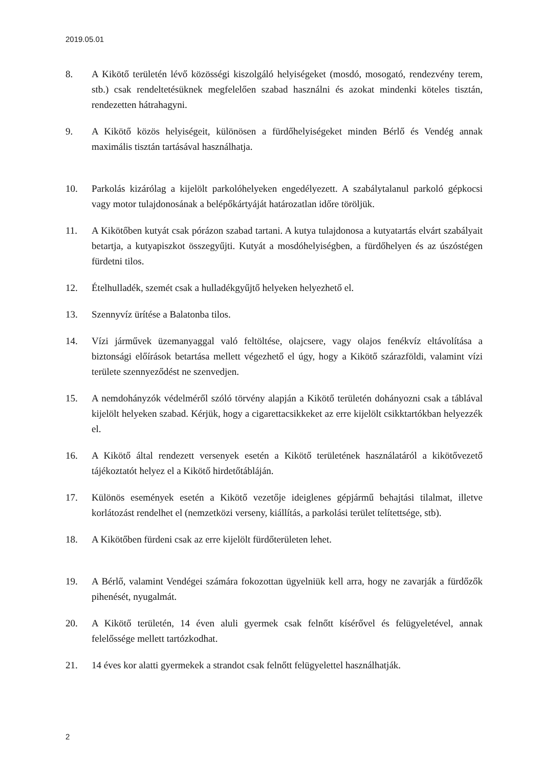2019.05.01
8. A Kikötő területén lévő közösségi kiszolgáló helyiségeket (mosdó, mosogató, rendezvény terem, stb.) csak rendeltetésüknek megfelelően szabad használni és azokat mindenki köteles tisztán, rendezetten hátrahagyni.
9. A Kikötő közös helyiségeit, különösen a fürdőhelyiségeket minden Bérlő és Vendég annak maximális tisztán tartásával használhatja.
10. Parkolás kizárólag a kijelölt parkolóhelyeken engedélyezett. A szabálytalanul parkoló gépkocsi vagy motor tulajdonosának a belépőkártyáját határozatlan időre töröljük.
11. A Kikötőben kutyát csak pórázon szabad tartani. A kutya tulajdonosa a kutyatartás elvárt szabályait betartja, a kutyapiszkot összegyűjti. Kutyát a mosdóhelyiségben, a fürdőhelyen és az úszóstégen fürdetni tilos.
12. Ételhulladék, szemét csak a hulladékgyűjtő helyeken helyezhető el.
13. Szennyvíz ürítése a Balatonba tilos.
14. Vízi járművek üzemanyaggal való feltöltése, olajcsere, vagy olajos fenékvíz eltávolítása a biztonsági előírások betartása mellett végezhető el úgy, hogy a Kikötő szárazföldi, valamint vízi területe szennyeződést ne szenvedjen.
15. A nemdohányzók védelméről szóló törvény alapján a Kikötő területén dohányozni csak a táblával kijelölt helyeken szabad. Kérjük, hogy a cigarettacsikkeket az erre kijelölt csikktartókban helyezzék el.
16. A Kikötő által rendezett versenyek esetén a Kikötő területének használatáról a kikötővezető tájékoztatót helyez el a Kikötő hirdetőtábláján.
17. Különös események esetén a Kikötő vezetője ideiglenes gépjármű behajtási tilalmat, illetve korlátozást rendelhet el (nemzetközi verseny, kiállítás, a parkolási terület telítettsége, stb).
18. A Kikötőben fürdeni csak az erre kijelölt fürdőterületen lehet.
19. A Bérlő, valamint Vendégei számára fokozottan ügyelniük kell arra, hogy ne zavarják a fürdőzők pihenését, nyugalmát.
20. A Kikötő területén, 14 éven aluli gyermek csak felnőtt kísérővel és felügyeletével, annak felelőssége mellett tartózkodhat.
21. 14 éves kor alatti gyermekek a strandot csak felnőtt felügyelettel használhatják.
2